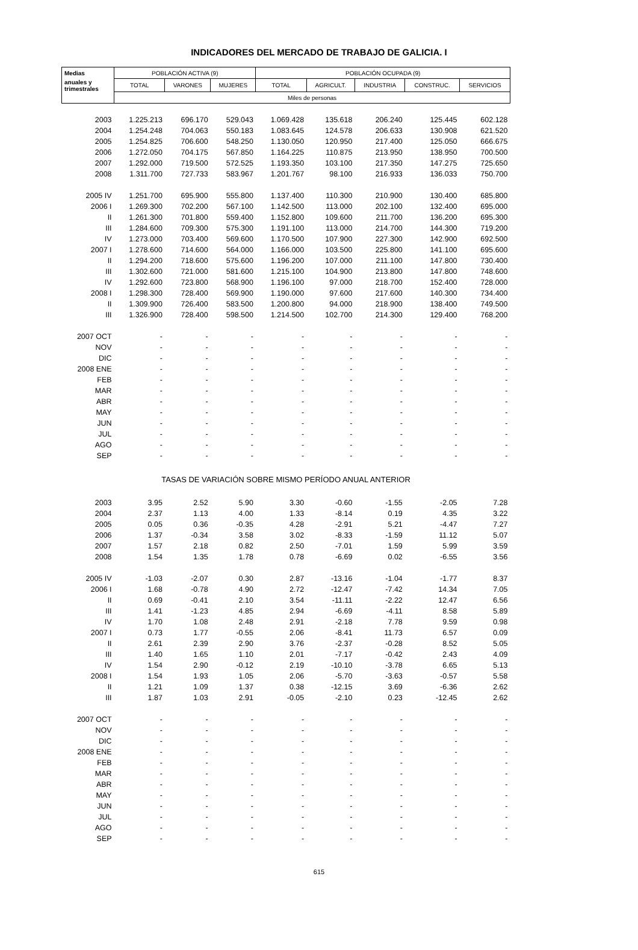INDICADORES DEL MERCADO DE TRABAJO DE GALICIA. I
| Medias | POBLACIÓN ACTIVA (9) | | | POBLACIÓN OCUPADA (9) | | | | |
| --- | --- | --- | --- | --- | --- | --- | --- | --- |
| anuales y trimestrales | TOTAL | VARONES | MUJERES | TOTAL | AGRICULT. | INDUSTRIA | CONSTRUC. | SERVICIOS |
| | Miles de personas | | | | | | | |
| 2003 | 1.225.213 | 696.170 | 529.043 | 1.069.428 | 135.618 | 206.240 | 125.445 | 602.128 |
| 2004 | 1.254.248 | 704.063 | 550.183 | 1.083.645 | 124.578 | 206.633 | 130.908 | 621.520 |
| 2005 | 1.254.825 | 706.600 | 548.250 | 1.130.050 | 120.950 | 217.400 | 125.050 | 666.675 |
| 2006 | 1.272.050 | 704.175 | 567.850 | 1.164.225 | 110.875 | 213.950 | 138.950 | 700.500 |
| 2007 | 1.292.000 | 719.500 | 572.525 | 1.193.350 | 103.100 | 217.350 | 147.275 | 725.650 |
| 2008 | 1.311.700 | 727.733 | 583.967 | 1.201.767 | 98.100 | 216.933 | 136.033 | 750.700 |
| 2005 IV | 1.251.700 | 695.900 | 555.800 | 1.137.400 | 110.300 | 210.900 | 130.400 | 685.800 |
| 2006 I | 1.269.300 | 702.200 | 567.100 | 1.142.500 | 113.000 | 202.100 | 132.400 | 695.000 |
| II | 1.261.300 | 701.800 | 559.400 | 1.152.800 | 109.600 | 211.700 | 136.200 | 695.300 |
| III | 1.284.600 | 709.300 | 575.300 | 1.191.100 | 113.000 | 214.700 | 144.300 | 719.200 |
| IV | 1.273.000 | 703.400 | 569.600 | 1.170.500 | 107.900 | 227.300 | 142.900 | 692.500 |
| 2007 I | 1.278.600 | 714.600 | 564.000 | 1.166.000 | 103.500 | 225.800 | 141.100 | 695.600 |
| II | 1.294.200 | 718.600 | 575.600 | 1.196.200 | 107.000 | 211.100 | 147.800 | 730.400 |
| III | 1.302.600 | 721.000 | 581.600 | 1.215.100 | 104.900 | 213.800 | 147.800 | 748.600 |
| IV | 1.292.600 | 723.800 | 568.900 | 1.196.100 | 97.000 | 218.700 | 152.400 | 728.000 |
| 2008 I | 1.298.300 | 728.400 | 569.900 | 1.190.000 | 97.600 | 217.600 | 140.300 | 734.400 |
| II | 1.309.900 | 726.400 | 583.500 | 1.200.800 | 94.000 | 218.900 | 138.400 | 749.500 |
| III | 1.326.900 | 728.400 | 598.500 | 1.214.500 | 102.700 | 214.300 | 129.400 | 768.200 |
| 2007 OCT | - | - | - | - | - | - | - | - |
| NOV | - | - | - | - | - | - | - | - |
| DIC | - | - | - | - | - | - | - | - |
| 2008 ENE | - | - | - | - | - | - | - | - |
| FEB | - | - | - | - | - | - | - | - |
| MAR | - | - | - | - | - | - | - | - |
| ABR | - | - | - | - | - | - | - | - |
| MAY | - | - | - | - | - | - | - | - |
| JUN | - | - | - | - | - | - | - | - |
| JUL | - | - | - | - | - | - | - | - |
| AGO | - | - | - | - | - | - | - | - |
| SEP | - | - | - | - | - | - | - | - |
| TASAS DE VARIACIÓN SOBRE MISMO PERÍODO ANUAL ANTERIOR | | | | | | | | |
| 2003 | 3.95 | 2.52 | 5.90 | 3.30 | -0.60 | -1.55 | -2.05 | 7.28 |
| 2004 | 2.37 | 1.13 | 4.00 | 1.33 | -8.14 | 0.19 | 4.35 | 3.22 |
| 2005 | 0.05 | 0.36 | -0.35 | 4.28 | -2.91 | 5.21 | -4.47 | 7.27 |
| 2006 | 1.37 | -0.34 | 3.58 | 3.02 | -8.33 | -1.59 | 11.12 | 5.07 |
| 2007 | 1.57 | 2.18 | 0.82 | 2.50 | -7.01 | 1.59 | 5.99 | 3.59 |
| 2008 | 1.54 | 1.35 | 1.78 | 0.78 | -6.69 | 0.02 | -6.55 | 3.56 |
| 2005 IV | -1.03 | -2.07 | 0.30 | 2.87 | -13.16 | -1.04 | -1.77 | 8.37 |
| 2006 I | 1.68 | -0.78 | 4.90 | 2.72 | -12.47 | -7.42 | 14.34 | 7.05 |
| II | 0.69 | -0.41 | 2.10 | 3.54 | -11.11 | -2.22 | 12.47 | 6.56 |
| III | 1.41 | -1.23 | 4.85 | 2.94 | -6.69 | -4.11 | 8.58 | 5.89 |
| IV | 1.70 | 1.08 | 2.48 | 2.91 | -2.18 | 7.78 | 9.59 | 0.98 |
| 2007 I | 0.73 | 1.77 | -0.55 | 2.06 | -8.41 | 11.73 | 6.57 | 0.09 |
| II | 2.61 | 2.39 | 2.90 | 3.76 | -2.37 | -0.28 | 8.52 | 5.05 |
| III | 1.40 | 1.65 | 1.10 | 2.01 | -7.17 | -0.42 | 2.43 | 4.09 |
| IV | 1.54 | 2.90 | -0.12 | 2.19 | -10.10 | -3.78 | 6.65 | 5.13 |
| 2008 I | 1.54 | 1.93 | 1.05 | 2.06 | -5.70 | -3.63 | -0.57 | 5.58 |
| II | 1.21 | 1.09 | 1.37 | 0.38 | -12.15 | 3.69 | -6.36 | 2.62 |
| III | 1.87 | 1.03 | 2.91 | -0.05 | -2.10 | 0.23 | -12.45 | 2.62 |
| 2007 OCT | - | - | - | - | - | - | - | - |
| NOV | - | - | - | - | - | - | - | - |
| DIC | - | - | - | - | - | - | - | - |
| 2008 ENE | - | - | - | - | - | - | - | - |
| FEB | - | - | - | - | - | - | - | - |
| MAR | - | - | - | - | - | - | - | - |
| ABR | - | - | - | - | - | - | - | - |
| MAY | - | - | - | - | - | - | - | - |
| JUN | - | - | - | - | - | - | - | - |
| JUL | - | - | - | - | - | - | - | - |
| AGO | - | - | - | - | - | - | - | - |
| SEP | - | - | - | - | - | - | - | - |
615